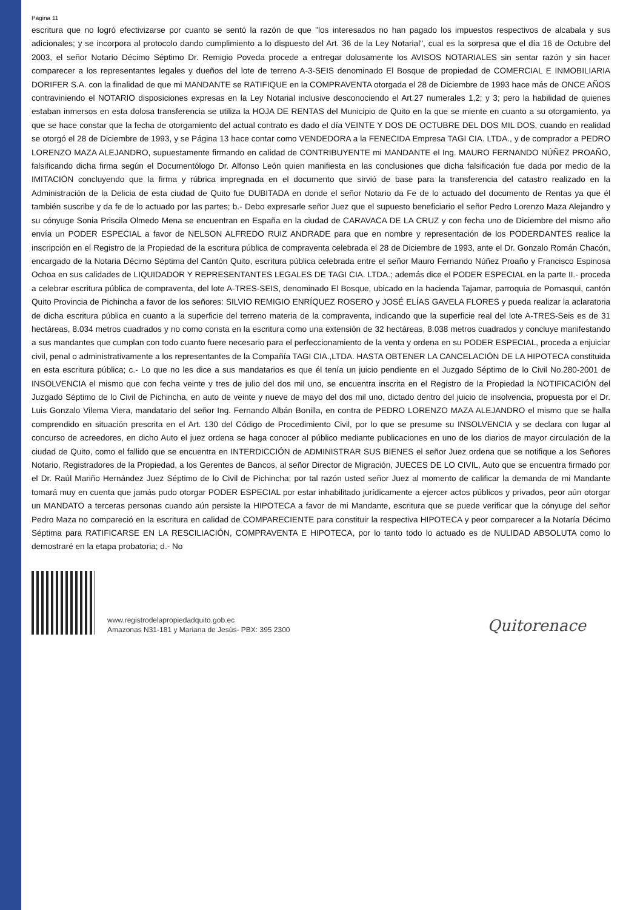Página 11
escritura que no logró efectivizarse por cuanto se sentó la razón de que "los interesados no han pagado los impuestos respectivos de alcabala y sus adicionales; y se incorpora al protocolo dando cumplimiento a lo dispuesto del Art. 36 de la Ley Notarial", cual es la sorpresa que el día 16 de Octubre del 2003, el señor Notario Décimo Séptimo Dr. Remigio Poveda procede a entregar dolosamente los AVISOS NOTARIALES sin sentar razón y sin hacer comparecer a los representantes legales y dueños del lote de terreno A-3-SEIS denominado El Bosque de propiedad de COMERCIAL E INMOBILIARIA DORIFER S.A. con la finalidad de que mi MANDANTE se RATIFIQUE en la COMPRAVENTA otorgada el 28 de Diciembre de 1993 hace más de ONCE AÑOS contraviniendo el NOTARIO disposiciones expresas en la Ley Notarial inclusive desconociendo el Art.27 numerales 1,2; y 3; pero la habilidad de quienes estaban inmersos en esta dolosa transferencia se utiliza la HOJA DE RENTAS del Municipio de Quito en la que se miente en cuanto a su otorgamiento, ya que se hace constar que la fecha de otorgamiento del actual contrato es dado el día VEINTE Y DOS DE OCTUBRE DEL DOS MIL DOS, cuando en realidad se otorgó el 28 de Diciembre de 1993, y se Página 13 hace contar como VENDEDORA a la FENECIDA Empresa TAGI CIA. LTDA., y de comprador a PEDRO LORENZO MAZA ALEJANDRO, supuestamente firmando en calidad de CONTRIBUYENTE mi MANDANTE el Ing. MAURO FERNANDO NÚÑEZ PROAÑO, falsificando dicha firma según el Documentólogo Dr. Alfonso León quien manifiesta en las conclusiones que dicha falsificación fue dada por medio de la IMITACIÓN concluyendo que la firma y rúbrica impregnada en el documento que sirvió de base para la transferencia del catastro realizado en la Administración de la Delicia de esta ciudad de Quito fue DUBITADA en donde el señor Notario da Fe de lo actuado del documento de Rentas ya que él también suscribe y da fe de lo actuado por las partes; b.- Debo expresarle señor Juez que el supuesto beneficiario el señor Pedro Lorenzo Maza Alejandro y su cónyuge Sonia Priscila Olmedo Mena se encuentran en España en la ciudad de CARAVACA DE LA CRUZ y con fecha uno de Diciembre del mismo año envía un PODER ESPECIAL a favor de NELSON ALFREDO RUIZ ANDRADE para que en nombre y representación de los PODERDANTES realice la inscripción en el Registro de la Propiedad de la escritura pública de compraventa celebrada el 28 de Diciembre de 1993, ante el Dr. Gonzalo Román Chacón, encargado de la Notaria Décimo Séptima del Cantón Quito, escritura pública celebrada entre el señor Mauro Fernando Núñez Proaño y Francisco Espinosa Ochoa en sus calidades de LIQUIDADOR Y REPRESENTANTES LEGALES DE TAGI CIA. LTDA.; además dice el PODER ESPECIAL en la parte II.- proceda a celebrar escritura pública de compraventa, del lote A-TRES-SEIS, denominado El Bosque, ubicado en la hacienda Tajamar, parroquia de Pomasqui, cantón Quito Provincia de Pichincha a favor de los señores: SILVIO REMIGIO ENRÍQUEZ ROSERO y JOSÉ ELÍAS GAVELA FLORES y pueda realizar la aclaratoria de dicha escritura pública en cuanto a la superficie del terreno materia de la compraventa, indicando que la superficie real del lote A-TRES-Seis es de 31 hectáreas, 8.034 metros cuadrados y no como consta en la escritura como una extensión de 32 hectáreas, 8.038 metros cuadrados y concluye manifestando a sus mandantes que cumplan con todo cuanto fuere necesario para el perfeccionamiento de la venta y ordena en su PODER ESPECIAL, proceda a enjuiciar civil, penal o administrativamente a los representantes de la Compañía TAGI CIA.,LTDA. HASTA OBTENER LA CANCELACIÓN DE LA HIPOTECA constituida en esta escritura pública; c.- Lo que no les dice a sus mandatarios es que él tenía un juicio pendiente en el Juzgado Séptimo de lo Civil No.280-2001 de INSOLVENCIA el mismo que con fecha veinte y tres de julio del dos mil uno, se encuentra inscrita en el Registro de la Propiedad la NOTIFICACIÓN del Juzgado Séptimo de lo Civil de Pichincha, en auto de veinte y nueve de mayo del dos mil uno, dictado dentro del juicio de insolvencia, propuesta por el Dr. Luis Gonzalo Vilema Viera, mandatario del señor Ing. Fernando Albán Bonilla, en contra de PEDRO LORENZO MAZA ALEJANDRO el mismo que se halla comprendido en situación prescrita en el Art. 130 del Código de Procedimiento Civil, por lo que se presume su INSOLVENCIA y se declara con lugar al concurso de acreedores, en dicho Auto el juez ordena se haga conocer al público mediante publicaciones en uno de los diarios de mayor circulación de la ciudad de Quito, como el fallido que se encuentra en INTERDICCIÓN de ADMINISTRAR SUS BIENES el señor Juez ordena que se notifique a los Señores Notario, Registradores de la Propiedad, a los Gerentes de Bancos, al señor Director de Migración, JUECES DE LO CIVIL, Auto que se encuentra firmado por el Dr. Raúl Mariño Hernández Juez Séptimo de lo Civil de Pichincha; por tal razón usted señor Juez al momento de calificar la demanda de mi Mandante tomará muy en cuenta que jamás pudo otorgar PODER ESPECIAL por estar inhabilitado jurídicamente a ejercer actos públicos y privados, peor aún otorgar un MANDATO a terceras personas cuando aún persiste la HIPOTECA a favor de mi Mandante, escritura que se puede verificar que la cónyuge del señor Pedro Maza no compareció en la escritura en calidad de COMPARECIENTE para constituir la respectiva HIPOTECA y peor comparecer a la Notaría Décimo Séptima para RATIFICARSE EN LA RESCILIACIÓN, COMPRAVENTA E HIPOTECA, por lo tanto todo lo actuado es de NULIDAD ABSOLUTA como lo demostraré en la etapa probatoria; d.- No
www.registrodelapropiedadquito.gob.ec
Amazonas N31-181 y Mariana de Jesús- PBX: 395 2300
Quitorenace